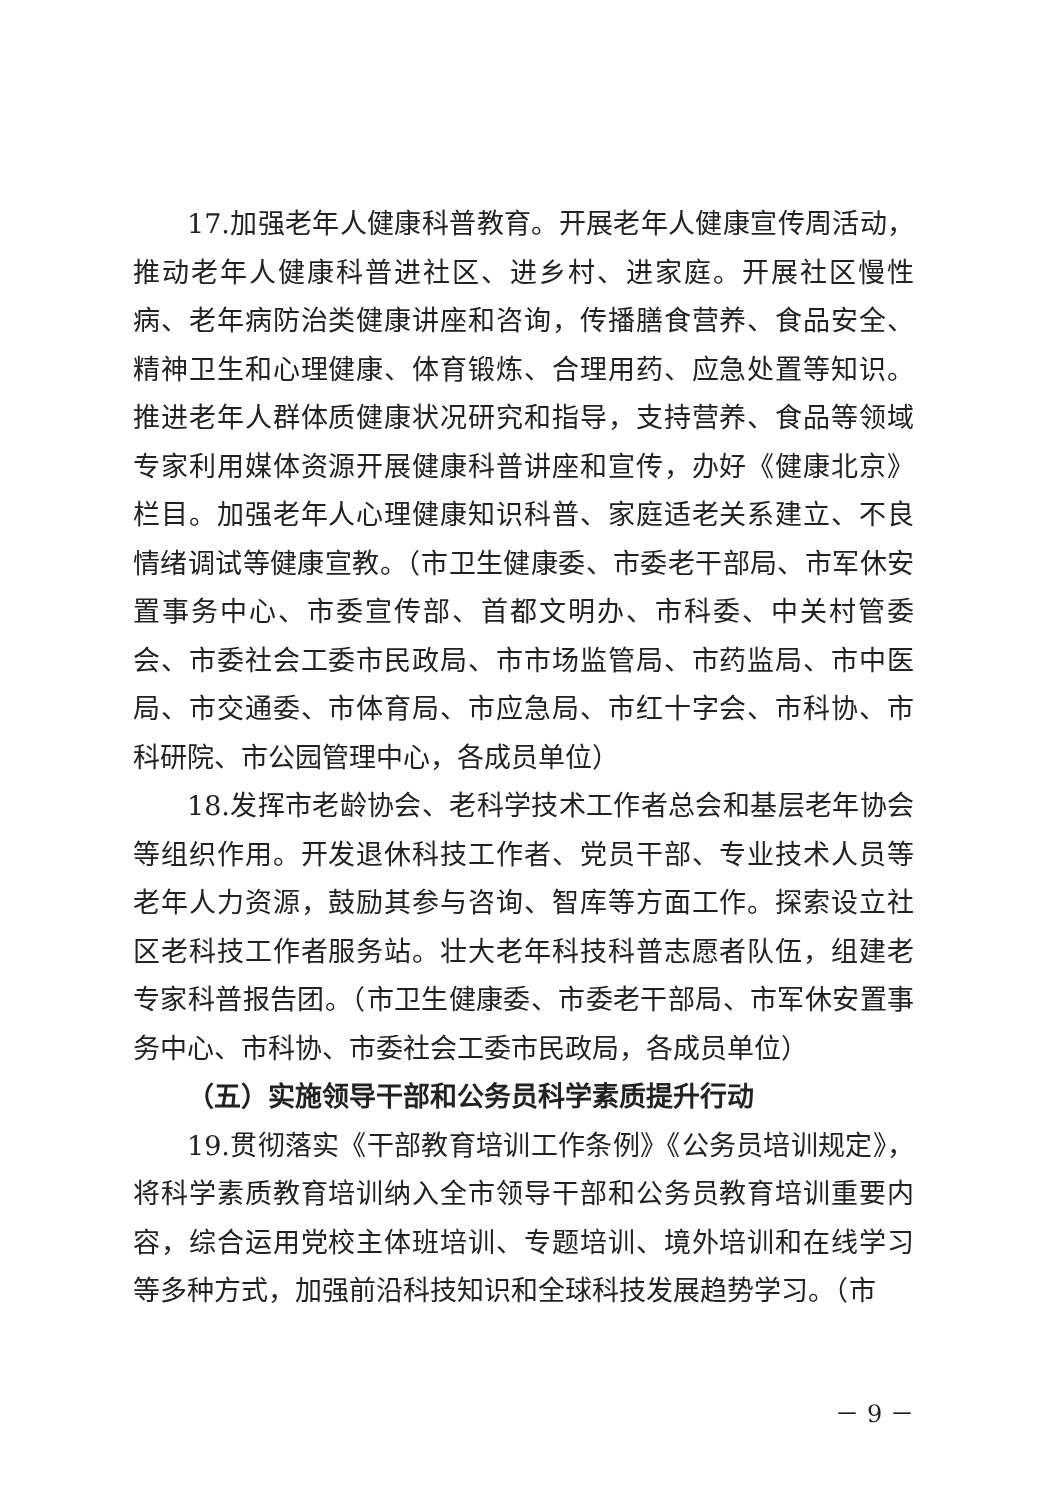17.加强老年人健康科普教育。开展老年人健康宣传周活动，推动老年人健康科普进社区、进乡村、进家庭。开展社区慢性病、老年病防治类健康讲座和咨询，传播膳食营养、食品安全、精神卫生和心理健康、体育锻炼、合理用药、应急处置等知识。推进老年人群体质健康状况研究和指导，支持营养、食品等领域专家利用媒体资源开展健康科普讲座和宣传，办好《健康北京》栏目。加强老年人心理健康知识科普、家庭适老关系建立、不良情绪调试等健康宣教。（市卫生健康委、市委老干部局、市军休安置事务中心、市委宣传部、首都文明办、市科委、中关村管委会、市委社会工委市民政局、市市场监管局、市药监局、市中医局、市交通委、市体育局、市应急局、市红十字会、市科协、市科研院、市公园管理中心，各成员单位）
18.发挥市老龄协会、老科学技术工作者总会和基层老年协会等组织作用。开发退休科技工作者、党员干部、专业技术人员等老年人力资源，鼓励其参与咨询、智库等方面工作。探索设立社区老科技工作者服务站。壮大老年科技科普志愿者队伍，组建老专家科普报告团。（市卫生健康委、市委老干部局、市军休安置事务中心、市科协、市委社会工委市民政局，各成员单位）
（五）实施领导干部和公务员科学素质提升行动
19.贯彻落实《干部教育培训工作条例》《公务员培训规定》，将科学素质教育培训纳入全市领导干部和公务员教育培训重要内容，综合运用党校主体班培训、专题培训、境外培训和在线学习等多种方式，加强前沿科技知识和全球科技发展趋势学习。（市
－ 9 －